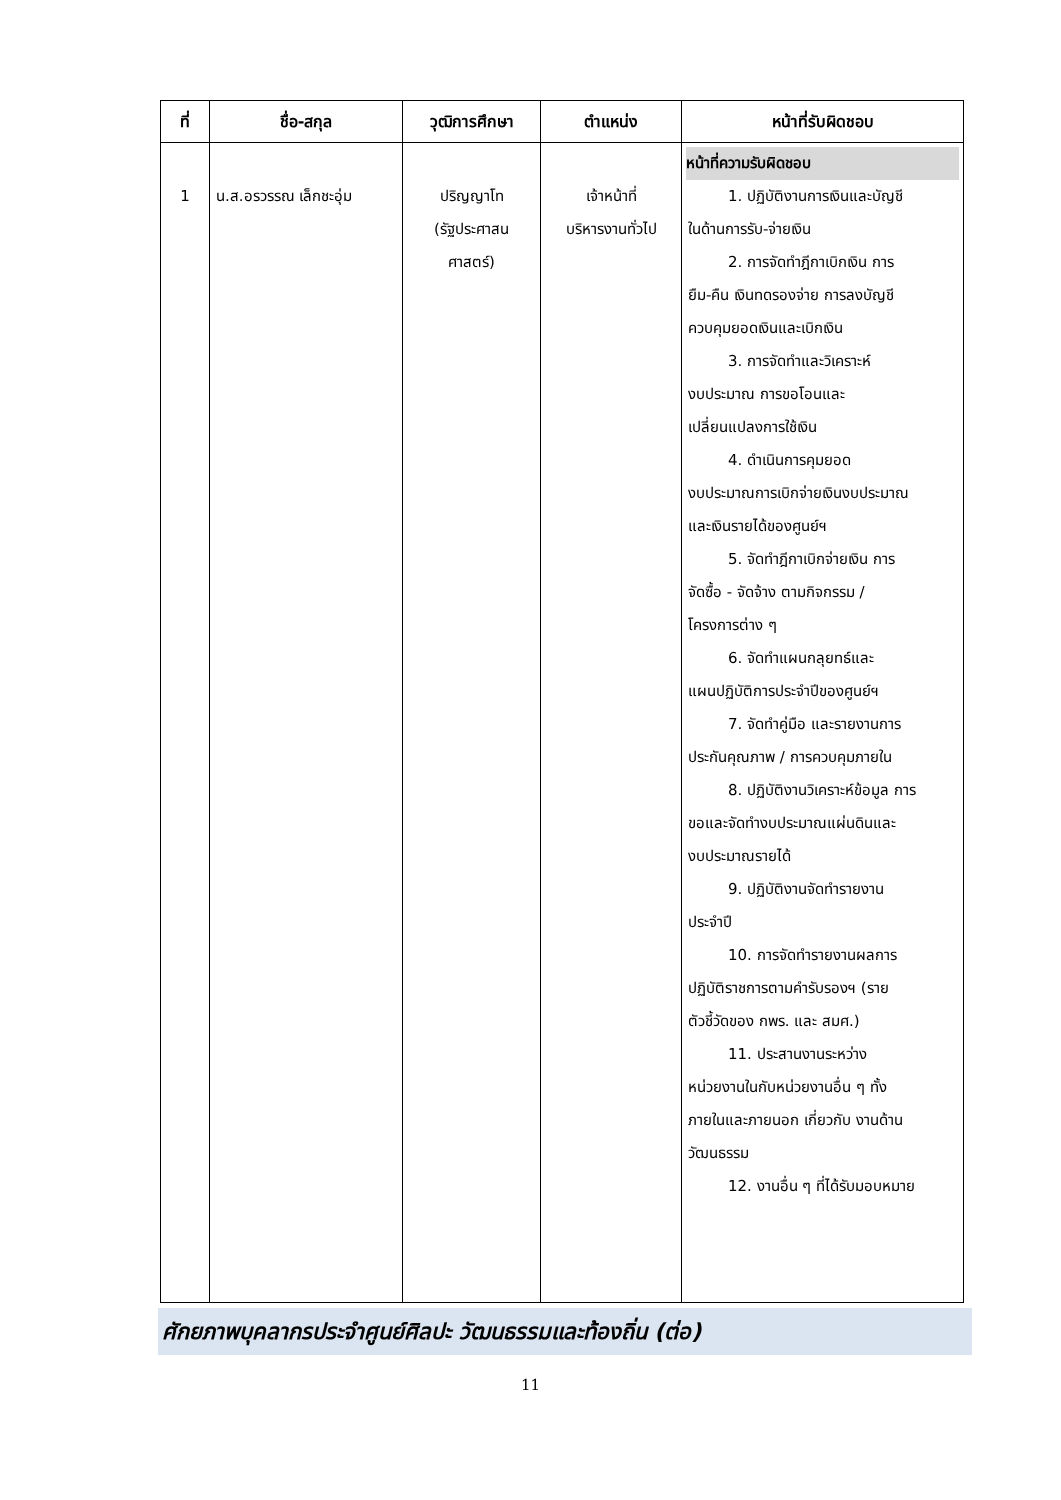| ที่ | ชื่อ-สกุล | วุฒิการศึกษา | ตำแหน่ง | หน้าที่รับผิดชอบ |
| --- | --- | --- | --- | --- |
| 1 | น.ส.อรวรรณ เล็กชะอุ่ม | ปริญญาโท (รัฐประศาสน ศาสตร์) | เจ้าหน้าที่ บริหารงานทั่วไป | หน้าที่ความรับผิดชอบ 1. ปฏิบัติงานการเงินและบัญชี ในด้านการรับ-จ่ายเงิน 2. การจัดทำฎีกาเบิกเงิน การ ยืม-คืน เงินทดรองจ่าย การลงบัญชี ควบคุมยอดเงินและเบิกเงิน 3. การจัดทำและวิเคราะห์ งบประมาณ การขอโอนและ เปลี่ยนแปลงการใช้เงิน 4. ดำเนินการคุมยอด งบประมาณการเบิกจ่ายเงินงบประมาณ และเงินรายได้ของศูนย์ฯ 5. จัดทำฎีกาเบิกจ่ายเงิน การ จัดซื้อ - จัดจ้าง ตามกิจกรรม / โครงการต่าง ๆ 6. จัดทำแผนกลุยทธ์และ แผนปฏิบัติการประจำปีของศูนย์ฯ 7. จัดทำคู่มือ และรายงานการ ประกันคุณภาพ / การควบคุมภายใน 8. ปฏิบัติงานวิเคราะห์ข้อมูล การ ขอและจัดทำงบประมาณแผ่นดินและ งบประมาณรายได้ 9. ปฏิบัติงานจัดทำรายงาน ประจำปี 10. การจัดทำรายงานผลการ ปฏิบัติราชการตามคำรับรองฯ (ราย ตัวชี้วัดของ กพร. และ สมศ.) 11. ประสานงานระหว่าง หน่วยงานในกับหน่วยงานอื่น ๆ ทั้ง ภายในและภายนอก เกี่ยวกับ งานด้าน วัฒนธรรม 12. งานอื่น ๆ ที่ได้รับมอบหมาย |
ศักยภาพบุคลากรประจำศูนย์ศิลปะ วัฒนธรรมและท้องถิ่น (ต่อ)
11